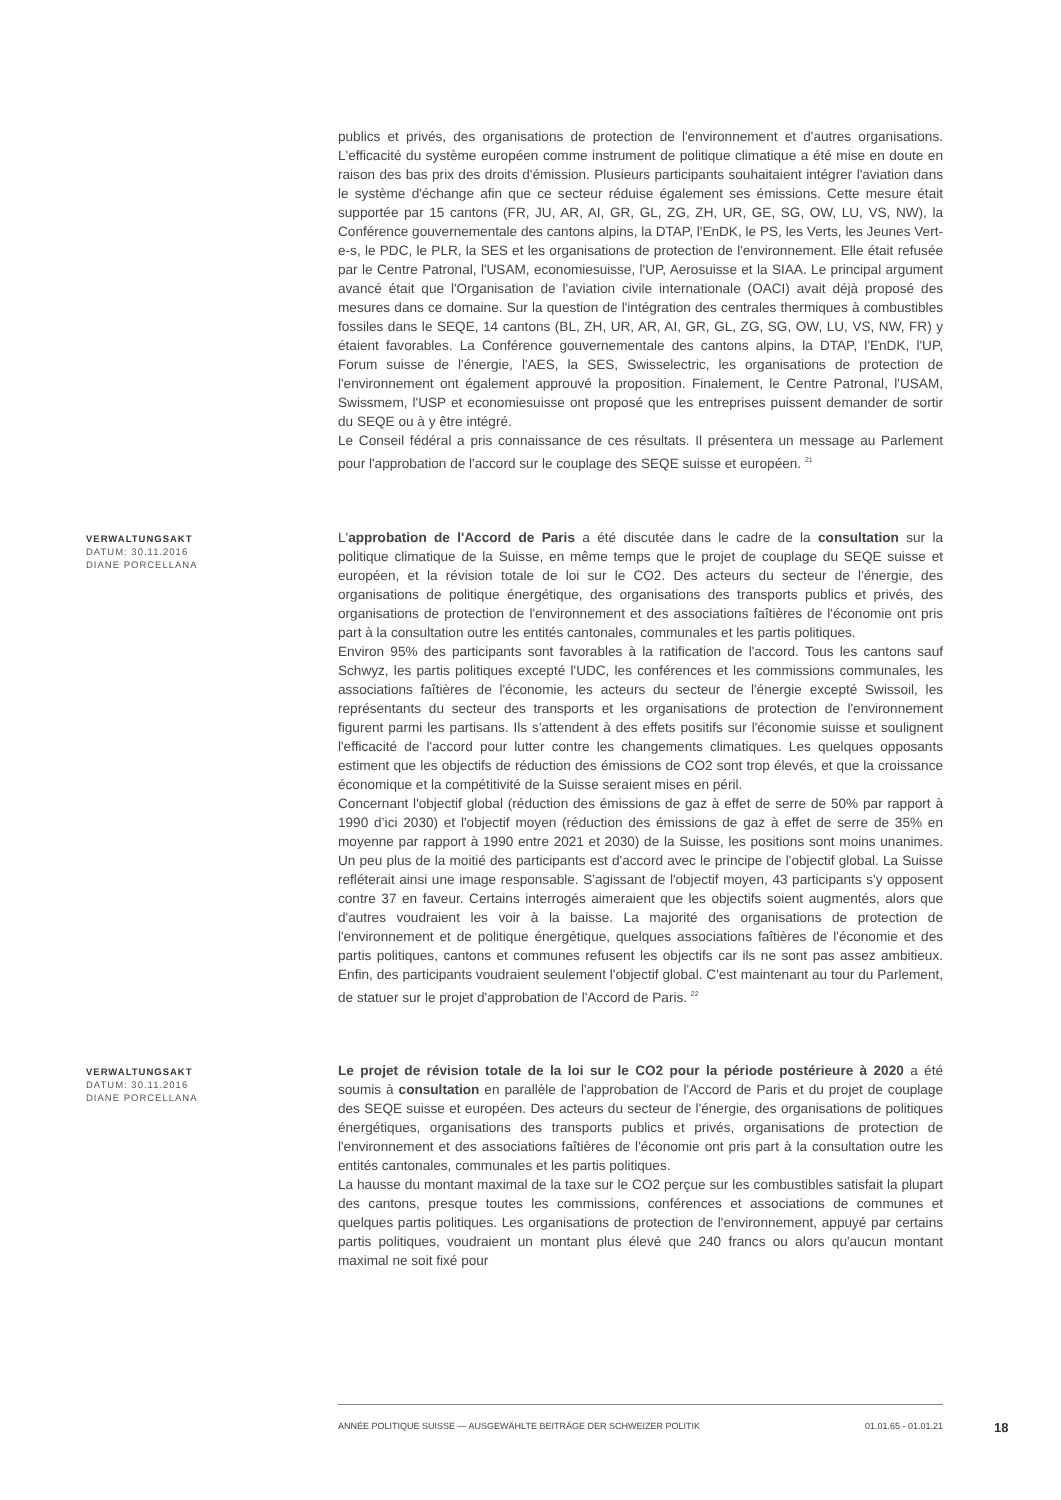publics et privés, des organisations de protection de l'environnement et d'autres organisations. L'efficacité du système européen comme instrument de politique climatique a été mise en doute en raison des bas prix des droits d'émission. Plusieurs participants souhaitaient intégrer l'aviation dans le système d'échange afin que ce secteur réduise également ses émissions. Cette mesure était supportée par 15 cantons (FR, JU, AR, AI, GR, GL, ZG, ZH, UR, GE, SG, OW, LU, VS, NW), la Conférence gouvernementale des cantons alpins, la DTAP, l'EnDK, le PS, les Verts, les Jeunes Vert-e-s, le PDC, le PLR, la SES et les organisations de protection de l'environnement. Elle était refusée par le Centre Patronal, l'USAM, economiesuisse, l'UP, Aerosuisse et la SIAA. Le principal argument avancé était que l'Organisation de l'aviation civile internationale (OACI) avait déjà proposé des mesures dans ce domaine. Sur la question de l'intégration des centrales thermiques à combustibles fossiles dans le SEQE, 14 cantons (BL, ZH, UR, AR, AI, GR, GL, ZG, SG, OW, LU, VS, NW, FR) y étaient favorables. La Conférence gouvernementale des cantons alpins, la DTAP, l'EnDK, l'UP, Forum suisse de l'énergie, l'AES, la SES, Swisselectric, les organisations de protection de l'environnement ont également approuvé la proposition. Finalement, le Centre Patronal, l'USAM, Swissmem, l'USP et economiesuisse ont proposé que les entreprises puissent demander de sortir du SEQE ou à y être intégré.
Le Conseil fédéral a pris connaissance de ces résultats. Il présentera un message au Parlement pour l'approbation de l'accord sur le couplage des SEQE suisse et européen. <sup>21</sup>
VERWALTUNGSAKT
DATUM: 30.11.2016
DIANE PORCELLANA
L'approbation de l'Accord de Paris a été discutée dans le cadre de la consultation sur la politique climatique de la Suisse, en même temps que le projet de couplage du SEQE suisse et européen, et la révision totale de loi sur le CO2. Des acteurs du secteur de l'énergie, des organisations de politique énergétique, des organisations des transports publics et privés, des organisations de protection de l'environnement et des associations faîtières de l'économie ont pris part à la consultation outre les entités cantonales, communales et les partis politiques.
Environ 95% des participants sont favorables à la ratification de l'accord. Tous les cantons sauf Schwyz, les partis politiques excepté l'UDC, les conférences et les commissions communales, les associations faîtières de l'économie, les acteurs du secteur de l'énergie excepté Swissoil, les représentants du secteur des transports et les organisations de protection de l'environnement figurent parmi les partisans. Ils s'attendent à des effets positifs sur l'économie suisse et soulignent l'efficacité de l'accord pour lutter contre les changements climatiques. Les quelques opposants estiment que les objectifs de réduction des émissions de CO2 sont trop élevés, et que la croissance économique et la compétitivité de la Suisse seraient mises en péril.
Concernant l'objectif global (réduction des émissions de gaz à effet de serre de 50% par rapport à 1990 d’ici 2030) et l'objectif moyen (réduction des émissions de gaz à effet de serre de 35% en moyenne par rapport à 1990 entre 2021 et 2030) de la Suisse, les positions sont moins unanimes. Un peu plus de la moitié des participants est d'accord avec le principe de l'objectif global. La Suisse refléterait ainsi une image responsable. S'agissant de l'objectif moyen, 43 participants s'y opposent contre 37 en faveur. Certains interrogés aimeraient que les objectifs soient augmentés, alors que d'autres voudraient les voir à la baisse. La majorité des organisations de protection de l'environnement et de politique énergétique, quelques associations faîtières de l'économie et des partis politiques, cantons et communes refusent les objectifs car ils ne sont pas assez ambitieux. Enfin, des participants voudraient seulement l'objectif global. C'est maintenant au tour du Parlement, de statuer sur le projet d'approbation de l'Accord de Paris. <sup>22</sup>
VERWALTUNGSAKT
DATUM: 30.11.2016
DIANE PORCELLANA
Le projet de révision totale de la loi sur le CO2 pour la période postérieure à 2020 a été soumis à consultation en parallèle de l'approbation de l'Accord de Paris et du projet de couplage des SEQE suisse et européen. Des acteurs du secteur de l'énergie, des organisations de politiques énergétiques, organisations des transports publics et privés, organisations de protection de l'environnement et des associations faîtières de l'économie ont pris part à la consultation outre les entités cantonales, communales et les partis politiques.
La hausse du montant maximal de la taxe sur le CO2 perçue sur les combustibles satisfait la plupart des cantons, presque toutes les commissions, conférences et associations de communes et quelques partis politiques. Les organisations de protection de l'environnement, appuyé par certains partis politiques, voudraient un montant plus élevé que 240 francs ou alors qu'aucun montant maximal ne soit fixé pour
ANNÉE POLITIQUE SUISSE — AUSGEWÄHLTE BEITRÄGE DER SCHWEIZER POLITIK 01.01.65 - 01.01.21
18